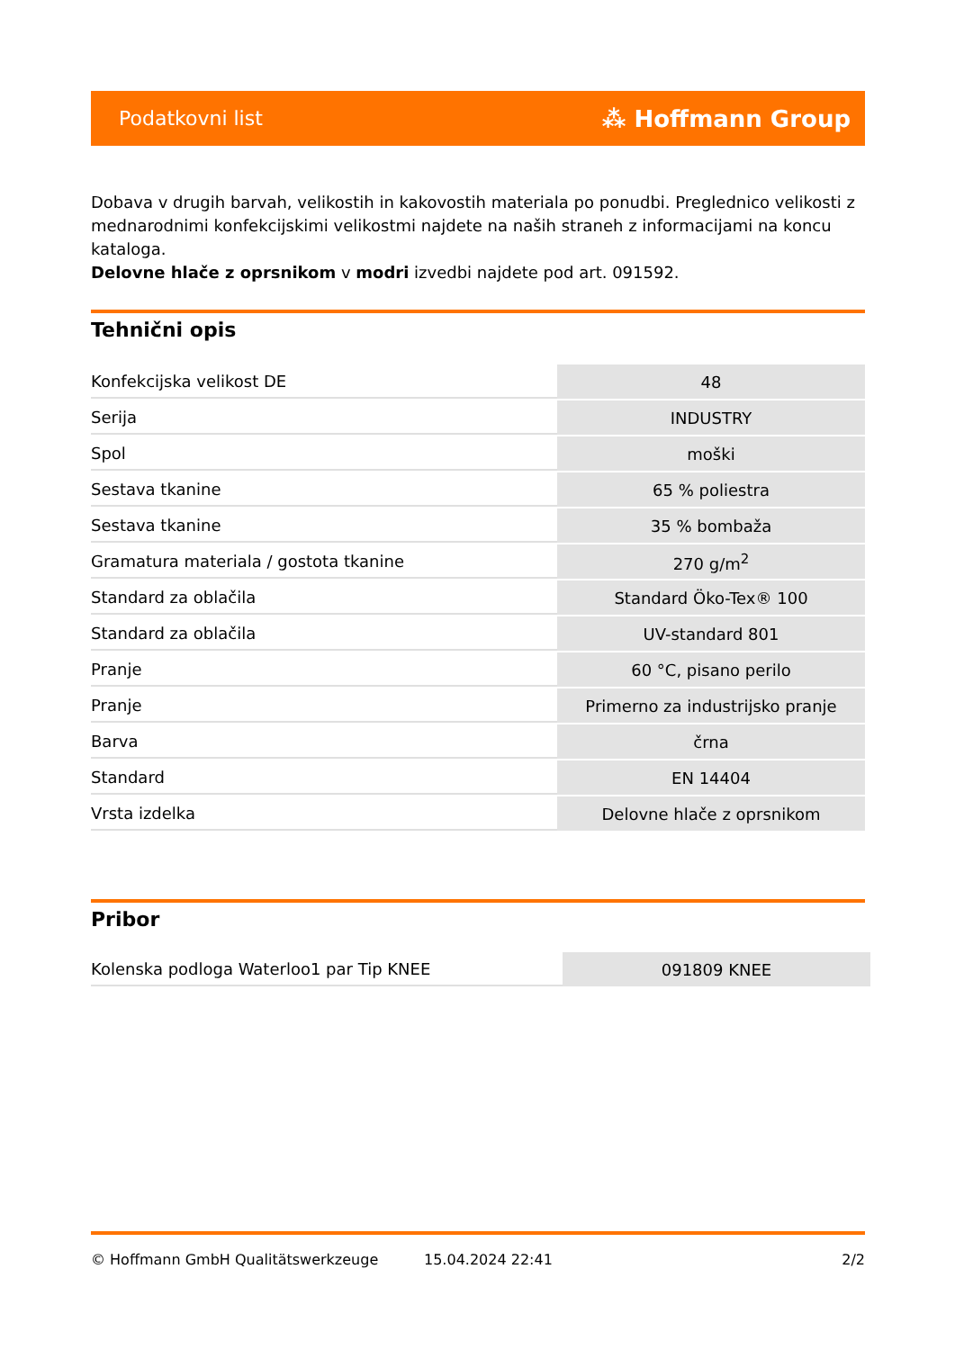Podatkovni list ⁂ Hoffmann Group
Dobava v drugih barvah, velikostih in kakovostih materiala po ponudbi. Preglednico velikosti z mednarodnimi konfekcijskimi velikostmi najdete na naših straneh z informacijami na koncu kataloga.
Delovne hlače z oprsnikom v modri izvedbi najdete pod art. 091592.
Tehnični opis
| Konfekcijska velikost DE | 48 |
| Serija | INDUSTRY |
| Spol | moški |
| Sestava tkanine | 65 % poliestra |
| Sestava tkanine | 35 % bombaža |
| Gramatura materiala / gostota tkanine | 270 g/m<sup>2</sup> |
| Standard za oblačila | Standard Öko-Tex® 100 |
| Standard za oblačila | UV-standard 801 |
| Pranje | 60 °C, pisano perilo |
| Pranje | Primerno za industrijsko pranje |
| Barva | črna |
| Standard | EN 14404 |
| Vrsta izdelka | Delovne hlače z oprsnikom |
Pribor
| Kolenska podloga Waterloo1 par Tip KNEE | 091809 KNEE |
© Hoffmann GmbH Qualitätswerkzeuge 15.04.2024 22:41 2/2